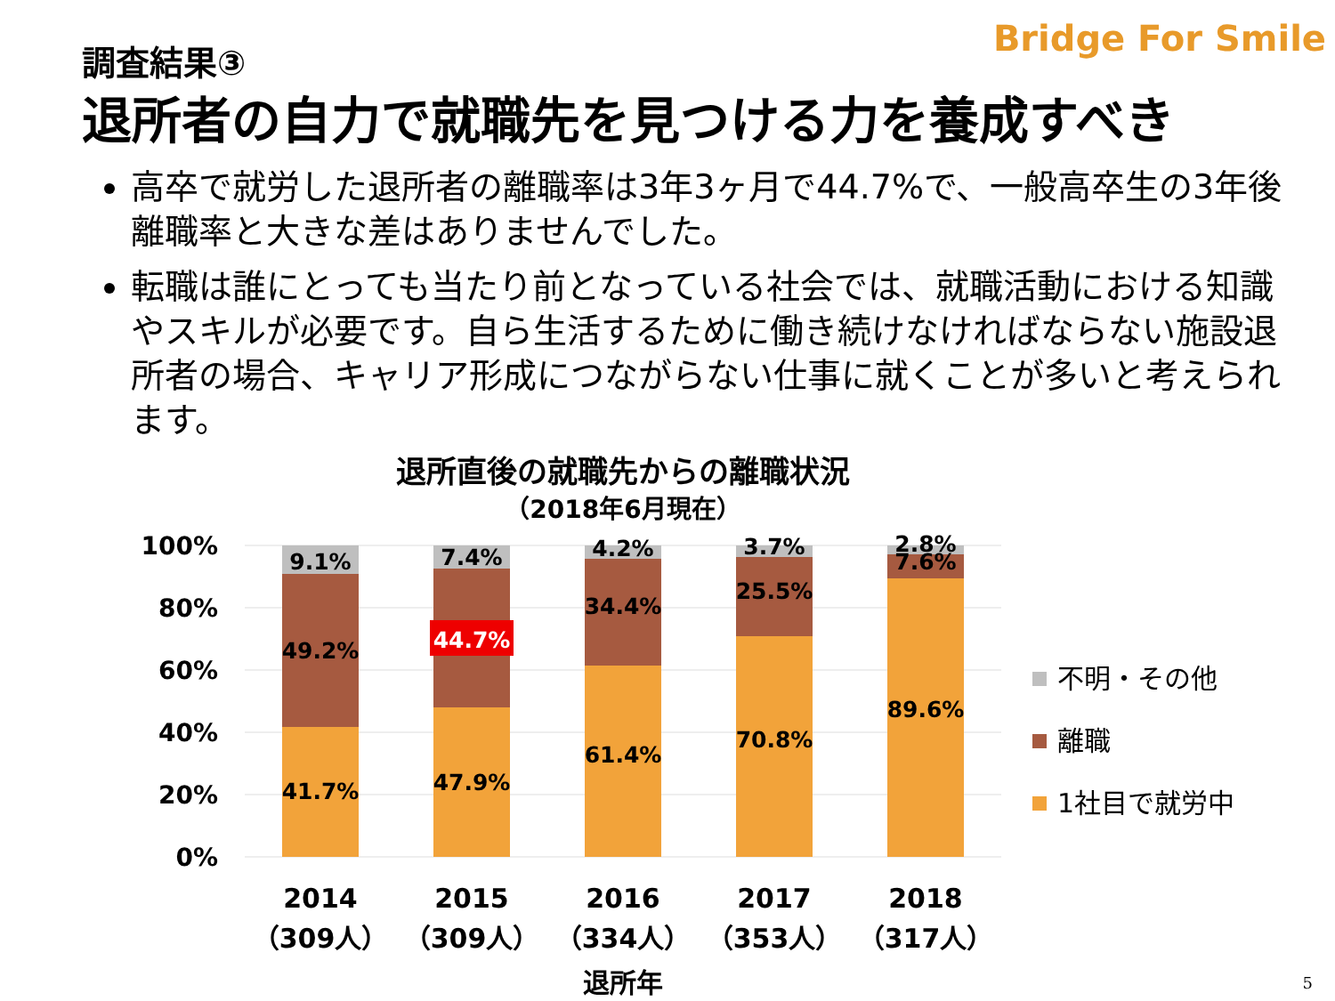Bridge For Smile 調査結果③
退所者の自力で就職先を見つける力を養成すべき
高卒で就労した退所者の離職率は3年3ヶ月で44.7%で、一般高卒生の3年後離職率と大きな差はありませんでした。
転職は誰にとっても当たり前となっている社会では、就職活動における知識やスキルが必要です。自ら生活するために働き続けなければならない施設退所者の場合、キャリア形成につながらない仕事に就くことが多いと考えられます。
退所直後の就職先からの離職状況
（2018年6月現在）
100%
80%
60%
40%
20%
0%
9.1%
49.2%
41.7%
7.4%
44.7%
47.9%
4.2%
34.4%
61.4%
3.7%
25.5%
70.8%
2.8%
7.6%
89.6%
2014
（309人）
2015
（309人）
2016
（334人）
2017
（353人）
2018
（317人）
退所年
不明・その他
離職
1社目で就労中
5